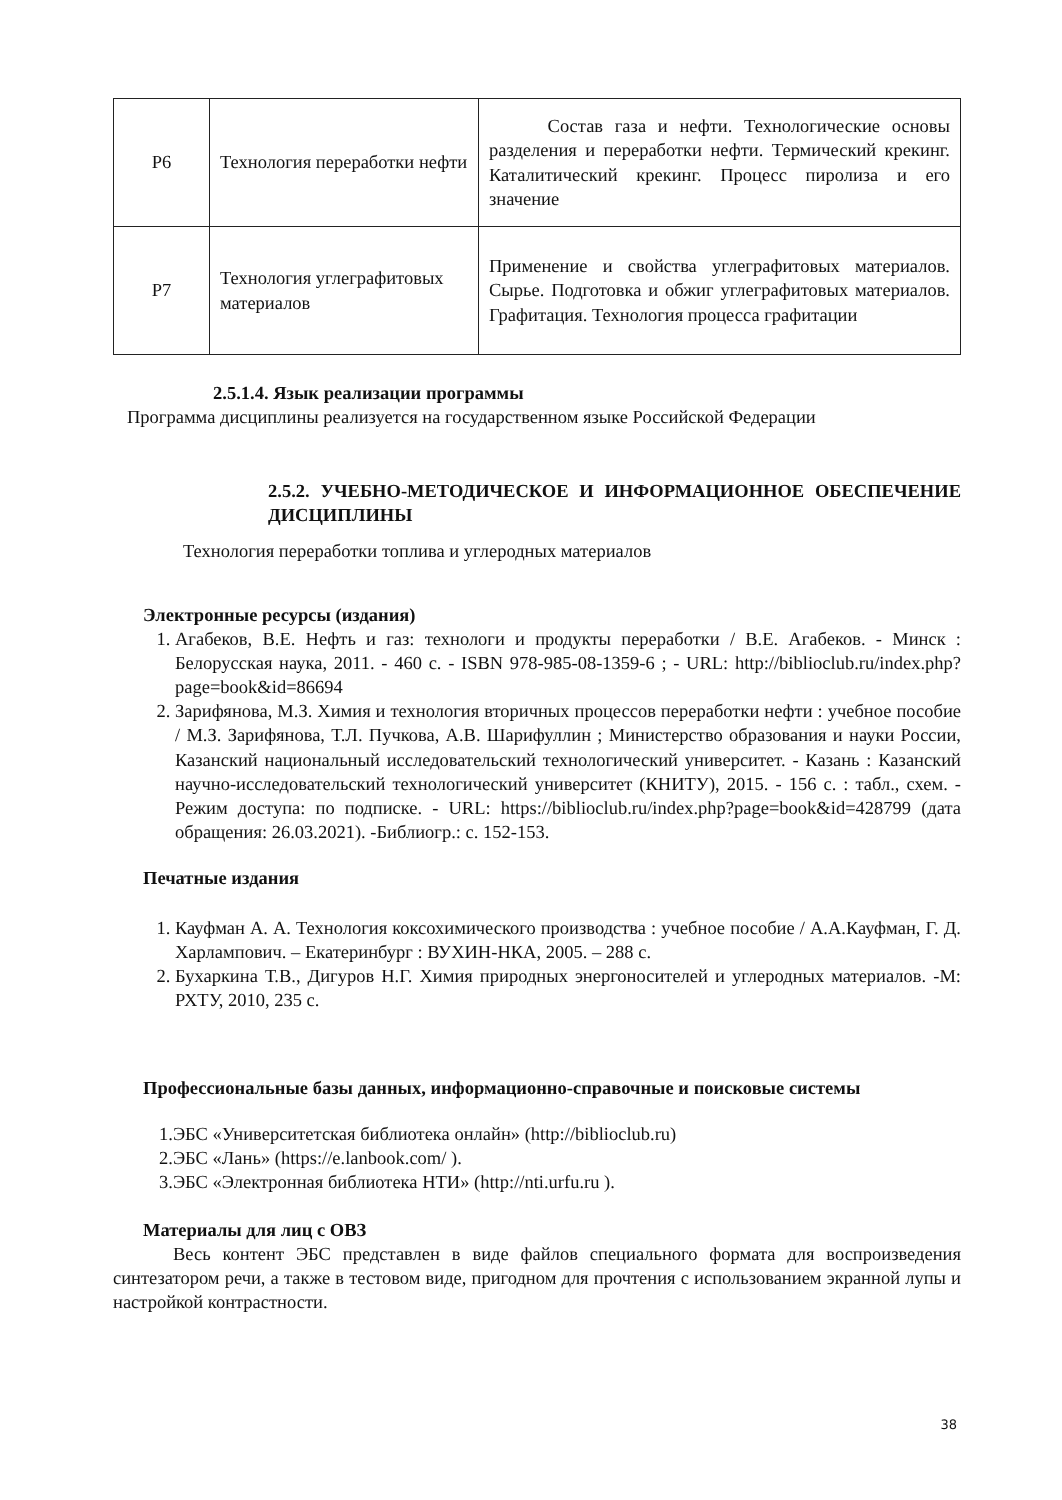| Р6 | Технология переработки нефти | Состав газа и нефти. Технологические основы разделения и переработки нефти. Термический крекинг. Каталитический крекинг. Процесс пиролиза и его значение |
| Р7 | Технология углеграфитовых материалов | Применение и свойства углеграфитовых материалов. Сырье. Подготовка и обжиг углеграфитовых материалов. Графитация. Технология процесса графитации |
2.5.1.4. Язык реализации программы
Программа дисциплины реализуется на государственном языке Российской Федерации
2.5.2. УЧЕБНО-МЕТОДИЧЕСКОЕ И ИНФОРМАЦИОННОЕ ОБЕСПЕЧЕНИЕ ДИСЦИПЛИНЫ
Технология переработки топлива и углеродных материалов
Электронные ресурсы (издания)
1. Агабеков, В.Е. Нефть и газ: технологи и продукты переработки / В.Е. Агабеков. - Минск : Белорусская наука, 2011. - 460 с. - ISBN 978-985-08-1359-6 ; - URL: http://biblioclub.ru/index.php?page=book&id=86694
2. Зарифянова, М.З. Химия и технология вторичных процессов переработки нефти : учебное пособие / М.З. Зарифянова, Т.Л. Пучкова, А.В. Шарифуллин ; Министерство образования и науки России, Казанский национальный исследовательский технологический университет. - Казань : Казанский научно-исследовательский технологический университет (КНИТУ), 2015. - 156 с. : табл., схем. - Режим доступа: по подписке. - URL: https://biblioclub.ru/index.php?page=book&id=428799 (дата обращения: 26.03.2021). -Библиогр.: с. 152-153.
Печатные издания
1. Кауфман А. А. Технология коксохимического производства : учебное пособие / А.А.Кауфман, Г. Д. Харлампович. – Екатеринбург : ВУХИН-НКА, 2005. – 288 с.
2. Бухаркина Т.В., Дигуров Н.Г. Химия природных энергоносителей и углеродных материалов. -М: РХТУ, 2010, 235 с.
Профессиональные базы данных, информационно-справочные и поисковые системы
1.ЭБС «Университетская библиотека онлайн» (http://biblioclub.ru)
2.ЭБС «Лань» (https://e.lanbook.com/ ).
3.ЭБС «Электронная библиотека НТИ» (http://nti.urfu.ru ).
Материалы для лиц с ОВЗ
Весь контент ЭБС представлен в виде файлов специального формата для воспроизведения синтезатором речи, а также в тестовом виде, пригодном для прочтения с использованием экранной лупы и настройкой контрастности.
38